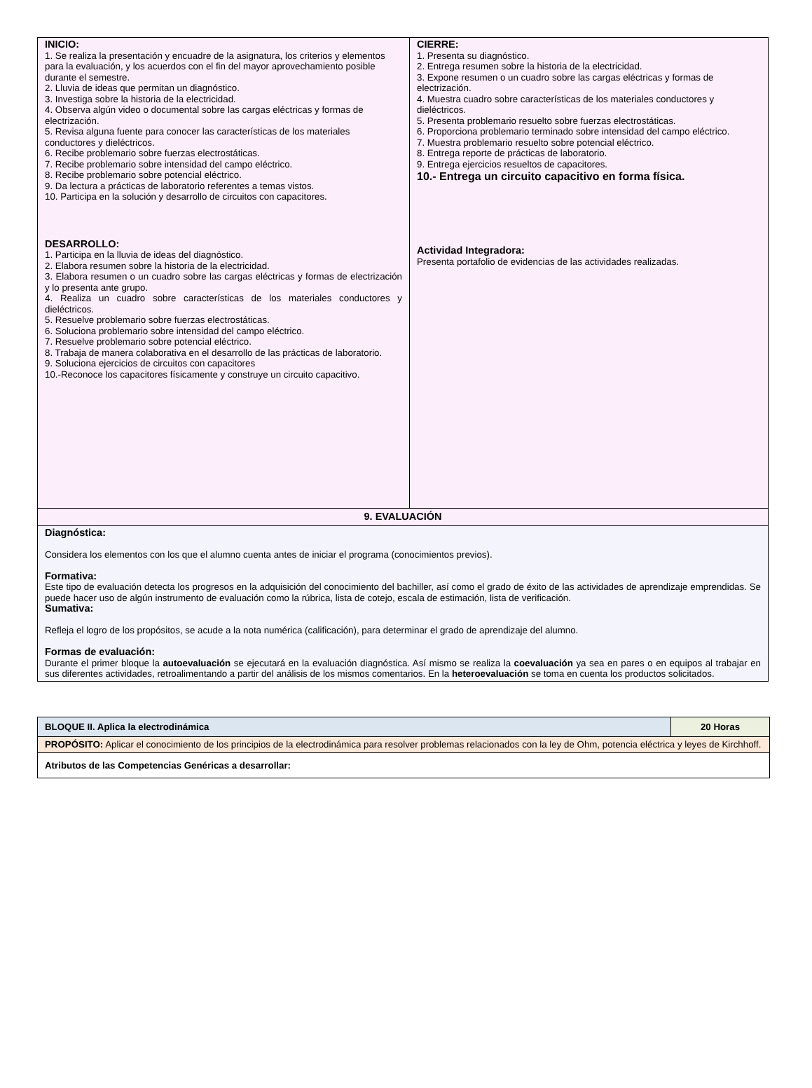| INICIO: 1. Se realiza la presentación y encuadre de la asignatura, los criterios y elementos para la evaluación, y los acuerdos con el fin del mayor aprovechamiento posible durante el semestre. 2. Lluvia de ideas que permitan un diagnóstico. 3. Investiga sobre la historia de la electricidad. 4. Observa algún video o documental sobre las cargas eléctricas y formas de electrización. 5. Revisa alguna fuente para conocer las características de los materiales conductores y dieléctricos. 6. Recibe problemario sobre fuerzas electrostáticas. 7. Recibe problemario sobre intensidad del campo eléctrico. 8. Recibe problemario sobre potencial eléctrico. 9. Da lectura a prácticas de laboratorio referentes a temas vistos. 10. Participa en la solución y desarrollo de circuitos con capacitores. DESARROLLO: 1. Participa en la lluvia de ideas del diagnóstico. 2. Elabora resumen sobre la historia de la electricidad. 3. Elabora resumen o un cuadro sobre las cargas eléctricas y formas de electrización y lo presenta ante grupo. 4. Realiza un cuadro sobre características de los materiales conductores y dieléctricos. 5. Resuelve problemario sobre fuerzas electrostáticas. 6. Soluciona problemario sobre intensidad del campo eléctrico. 7. Resuelve problemario sobre potencial eléctrico. 8. Trabaja de manera colaborativa en el desarrollo de las prácticas de laboratorio. 9. Soluciona ejercicios de circuitos con capacitores 10.-Reconoce los capacitores físicamente y construye un circuito capacitivo. | CIERRE: 1. Presenta su diagnóstico. 2. Entrega resumen sobre la historia de la electricidad. 3. Expone resumen o un cuadro sobre las cargas eléctricas y formas de electrización. 4. Muestra cuadro sobre características de los materiales conductores y dieléctricos. 5. Presenta problemario resuelto sobre fuerzas electrostáticas. 6. Proporciona problemario terminado sobre intensidad del campo eléctrico. 7. Muestra problemario resuelto sobre potencial eléctrico. 8. Entrega reporte de prácticas de laboratorio. 9. Entrega ejercicios resueltos de capacitores. 10.- Entrega un circuito capacitivo en forma física. Actividad Integradora: Presenta portafolio de evidencias de las actividades realizadas. |
| 9. EVALUACIÓN | |
| Diagnóstica: Considera los elementos con los que el alumno cuenta antes de iniciar el programa (conocimientos previos). Formativa: Este tipo de evaluación detecta los progresos en la adquisición del conocimiento del bachiller, así como el grado de éxito de las actividades de aprendizaje emprendidas. Se puede hacer uso de algún instrumento de evaluación como la rúbrica, lista de cotejo, escala de estimación, lista de verificación. Sumativa: Refleja el logro de los propósitos, se acude a la nota numérica (calificación), para determinar el grado de aprendizaje del alumno. Formas de evaluación: Durante el primer bloque la autoevaluación se ejecutará en la evaluación diagnóstica. Así mismo se realiza la coevaluación ya sea en pares o en equipos al trabajar en sus diferentes actividades, retroalimentando a partir del análisis de los mismos comentarios. En la heteroevaluación se toma en cuenta los productos solicitados. | |
| BLOQUE II. Aplica la electrodinámica | 20 Horas |
| PROPÓSITO: Aplicar el conocimiento de los principios de la electrodinámica para resolver problemas relacionados con la ley de Ohm, potencia eléctrica y leyes de Kirchhoff. | |
| Atributos de las Competencias Genéricas a desarrollar: | |